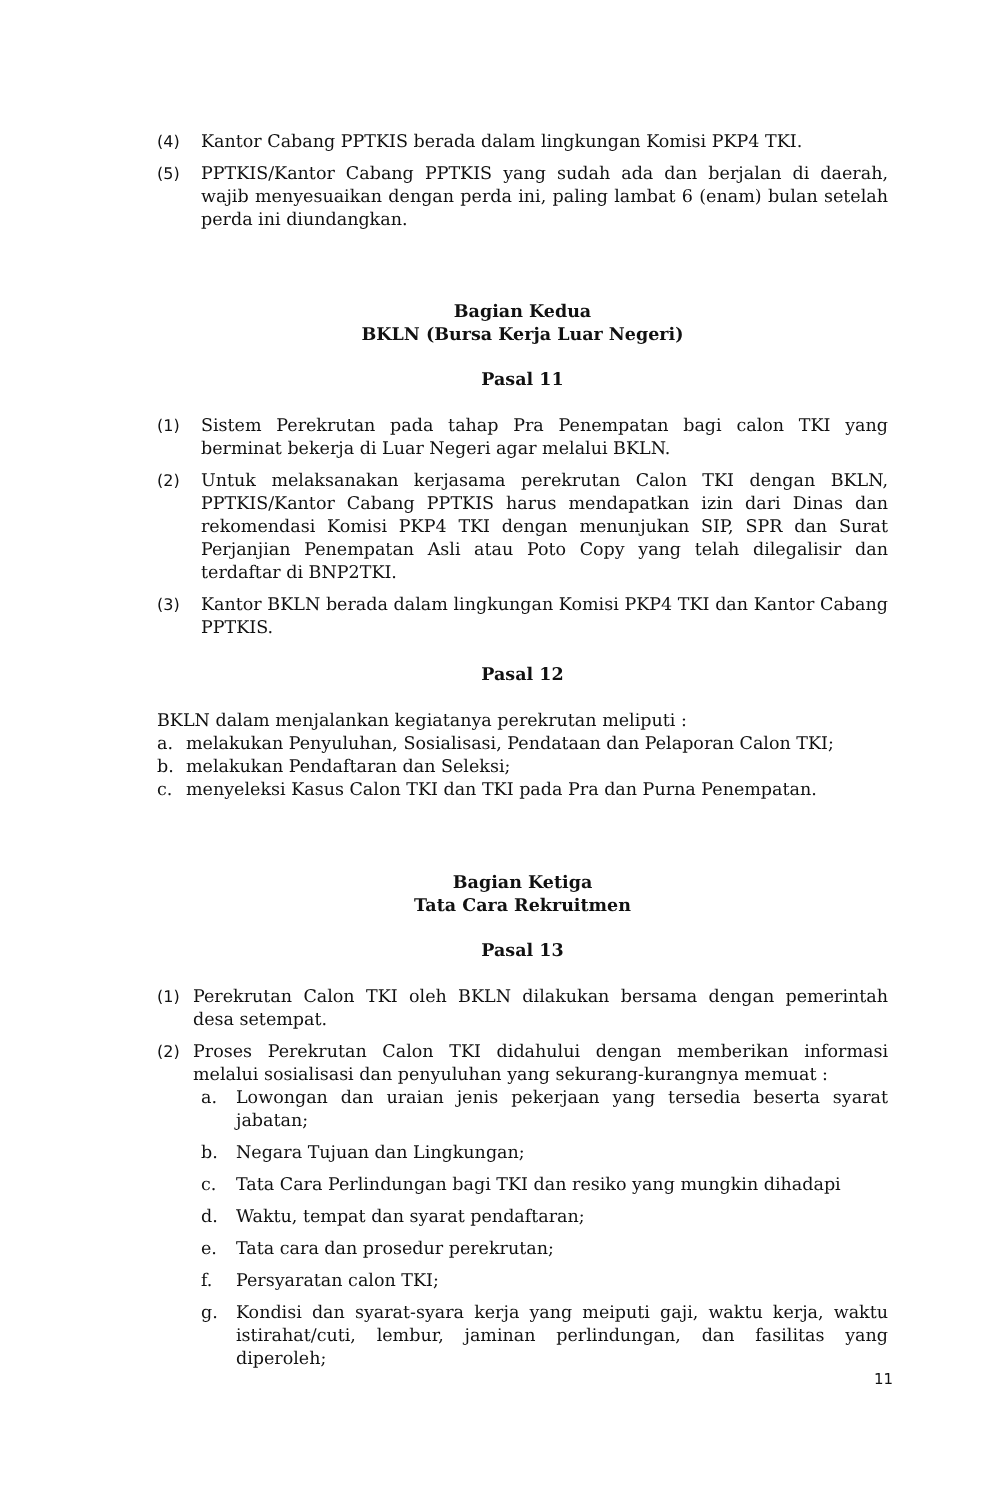(4) Kantor Cabang PPTKIS berada dalam lingkungan Komisi PKP4 TKI.
(5) PPTKIS/Kantor Cabang PPTKIS yang sudah ada dan berjalan di daerah, wajib menyesuaikan dengan perda ini, paling lambat 6 (enam) bulan setelah perda ini diundangkan.
Bagian Kedua
BKLN (Bursa Kerja Luar Negeri)
Pasal 11
(1) Sistem Perekrutan pada tahap Pra Penempatan bagi calon TKI yang berminat bekerja di Luar Negeri agar melalui BKLN.
(2) Untuk melaksanakan kerjasama perekrutan Calon TKI dengan BKLN, PPTKIS/Kantor Cabang PPTKIS harus mendapatkan izin dari Dinas dan rekomendasi Komisi PKP4 TKI dengan menunjukan SIP, SPR dan Surat Perjanjian Penempatan Asli atau Poto Copy yang telah dilegalisir dan terdaftar di BNP2TKI.
(3) Kantor BKLN berada dalam lingkungan Komisi PKP4 TKI dan Kantor Cabang PPTKIS.
Pasal 12
BKLN dalam menjalankan kegiatanya perekrutan meliputi :
a. melakukan Penyuluhan, Sosialisasi, Pendataan dan Pelaporan Calon TKI;
b. melakukan Pendaftaran dan Seleksi;
c. menyeleksi Kasus Calon TKI dan TKI pada Pra dan Purna Penempatan.
Bagian Ketiga
Tata Cara Rekruitmen
Pasal 13
(1) Perekrutan Calon TKI oleh BKLN dilakukan bersama dengan pemerintah desa setempat.
(2) Proses Perekrutan Calon TKI didahului dengan memberikan informasi melalui sosialisasi dan penyuluhan yang sekurang-kurangnya memuat :
a. Lowongan dan uraian jenis pekerjaan yang tersedia beserta syarat jabatan;
b. Negara Tujuan dan Lingkungan;
c. Tata Cara Perlindungan bagi TKI dan resiko yang mungkin dihadapi
d. Waktu, tempat dan syarat pendaftaran;
e. Tata cara dan prosedur perekrutan;
f. Persyaratan calon TKI;
g. Kondisi dan syarat-syara kerja yang meiputi gaji, waktu kerja, waktu istirahat/cuti, lembur, jaminan perlindungan, dan fasilitas yang diperoleh;
11